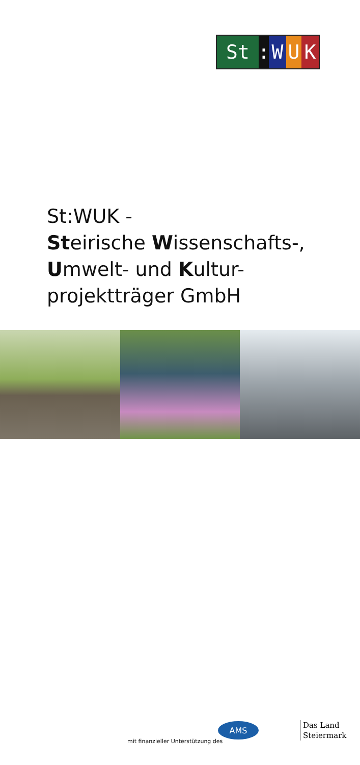St: WUK
St:WUK -
Steirische Wissenschafts-,
Umwelt- und Kultur-
projektträger GmbH
mit finanzieller Unterstützung des
AMS
Das Land
Steiermark